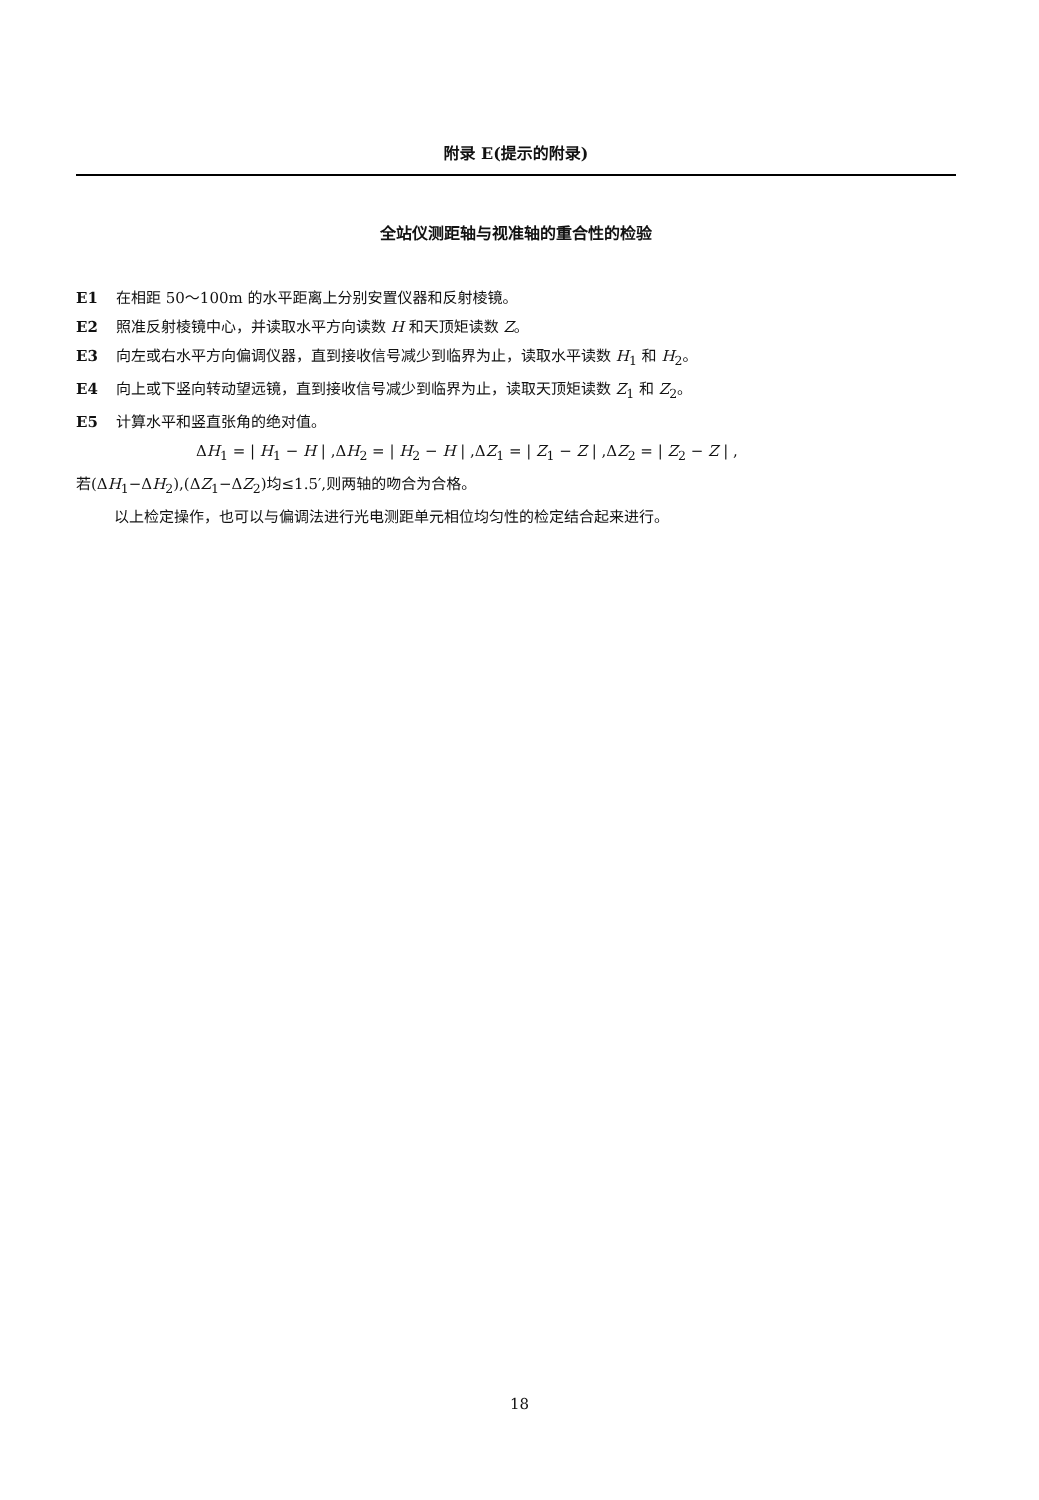附录 E(提示的附录)
全站仪测距轴与视准轴的重合性的检验
E1 在相距 50～100m 的水平距离上分别安置仪器和反射棱镜。
E2 照准反射棱镜中心，并读取水平方向读数 H 和天顶矩读数 Z。
E3 向左或右水平方向偏调仪器，直到接收信号减少到临界为止，读取水平读数 H<sub>1</sub> 和 H<sub>2</sub>。
E4 向上或下竖向转动望远镜，直到接收信号减少到临界为止，读取天顶矩读数 Z<sub>1</sub> 和 Z<sub>2</sub>。
E5 计算水平和竖直张角的绝对值。
ΔH<sub>1</sub> = | H<sub>1</sub> − H | ,ΔH<sub>2</sub> = | H<sub>2</sub> − H | ,ΔZ<sub>1</sub> = | Z<sub>1</sub> − Z | ,ΔZ<sub>2</sub> = | Z<sub>2</sub> − Z | ,
若(ΔH<sub>1</sub>−ΔH<sub>2</sub>),(ΔZ<sub>1</sub>−ΔZ<sub>2</sub>)均≤1.5′,则两轴的吻合为合格。
以上检定操作，也可以与偏调法进行光电测距单元相位均匀性的检定结合起来进行。
18